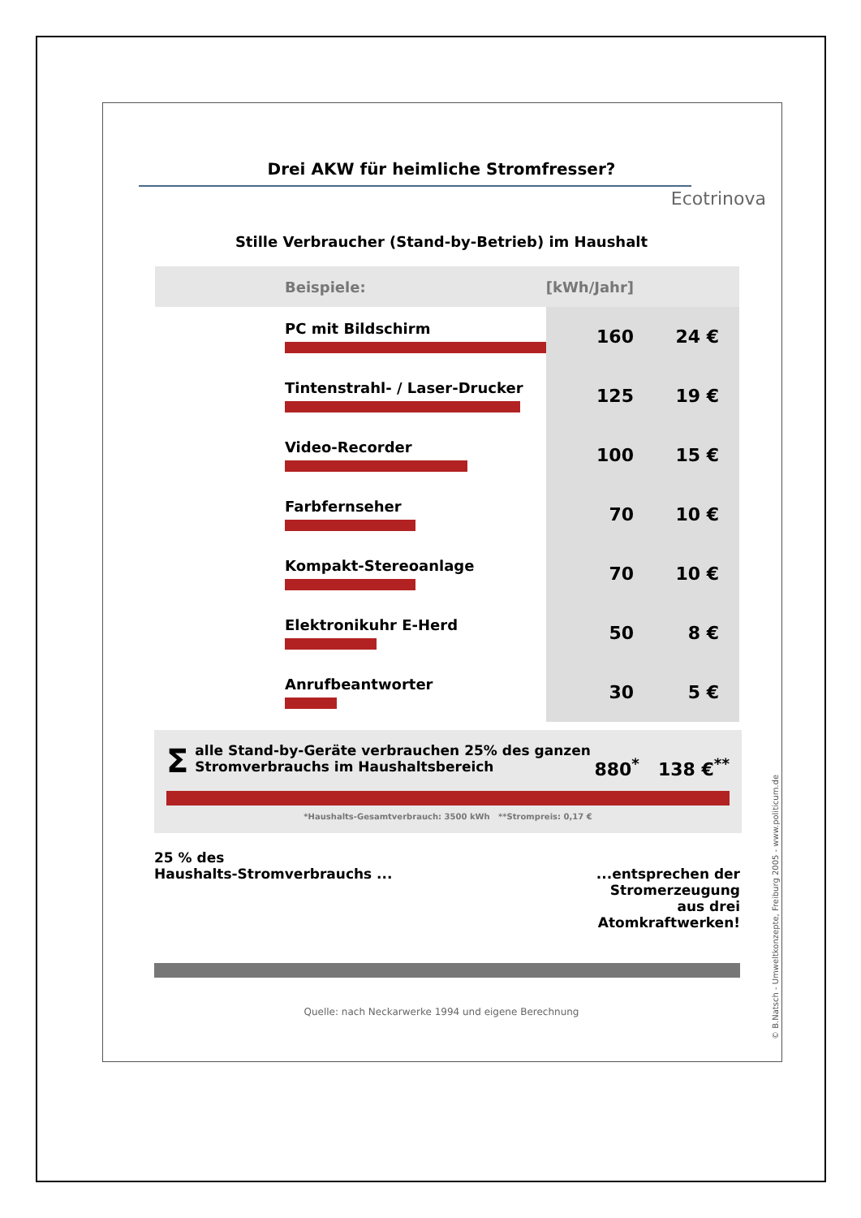Drei AKW für heimliche Stromfresser?
Ecotrinova
Stille Verbraucher (Stand-by-Betrieb) im Haushalt
| Beispiele: | [kWh/Jahr] | |
| --- | --- | --- |
| PC mit Bildschirm | 160 | 24 € |
| Tintenstrahl- / Laser-Drucker | 125 | 19 € |
| Video-Recorder | 100 | 15 € |
| Farbfernseher | 70 | 10 € |
| Kompakt-Stereoanlage | 70 | 10 € |
| Elektronikuhr E-Herd | 50 | 8 € |
| Anrufbeantworter | 30 | 5 € |
Σalle Stand-by-Geräte verbrauchen 25% des ganzen
Stromverbrauchs im Haushaltsbereich
880<sup>*</sup> 138 €<sup>**</sup>
*Haushalts-Gesamtverbrauch: 3500 kWh **Strompreis: 0,17 €
25 % des
Haushalts-Stromverbrauchs ...
...entsprechen der
Stromerzeugung
aus drei
Atomkraftwerken!
Quelle: nach Neckarwerke 1994 und eigene Berechnung
© B.Natsch - Umweltkonzepte, Freiburg 2005 - www.politicum.de